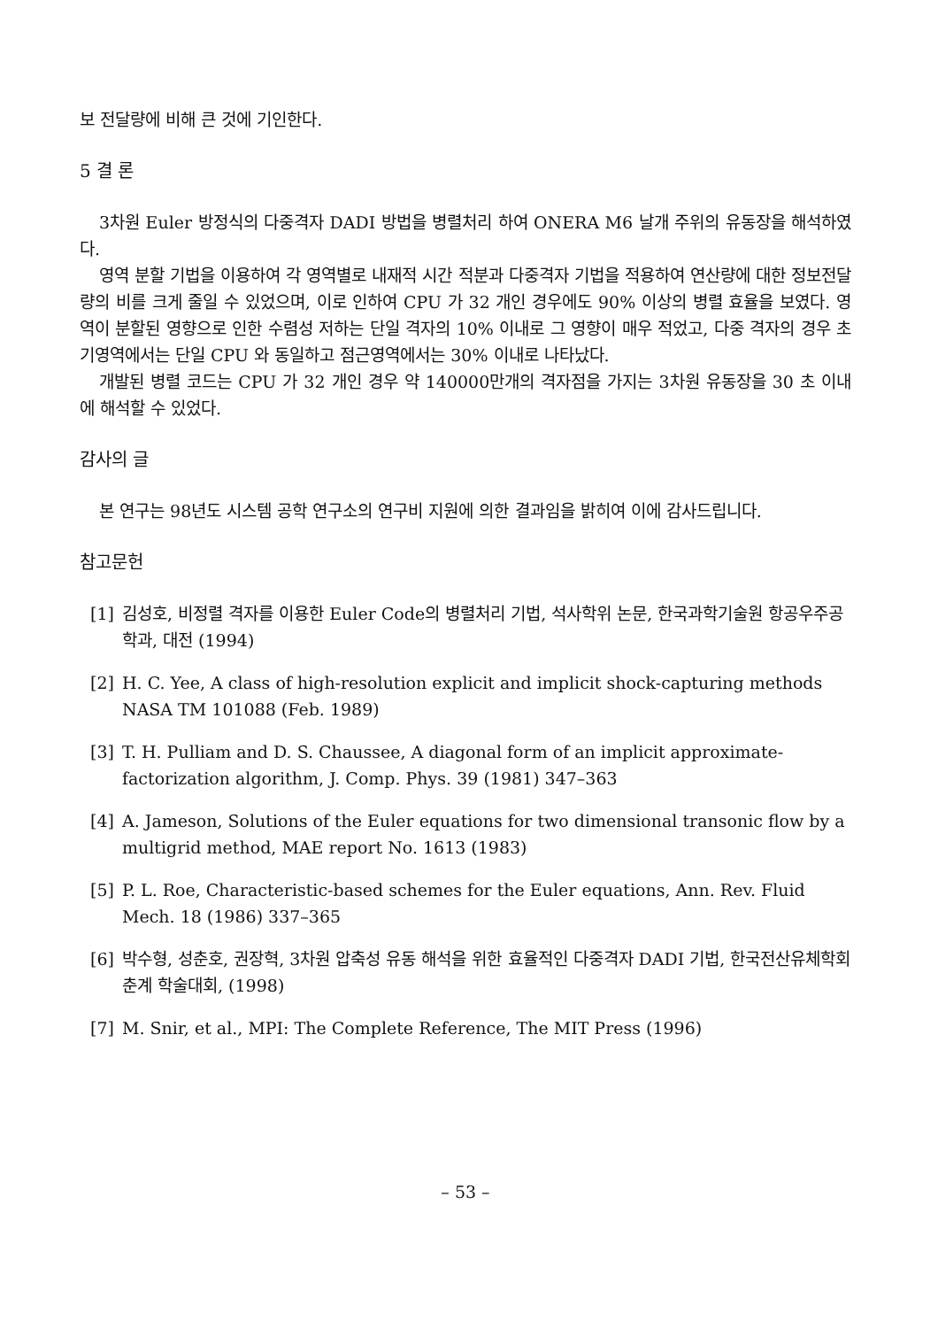보 전달량에 비해 큰 것에 기인한다.
5 결 론
3차원 Euler 방정식의 다중격자 DADI 방법을 병렬처리 하여 ONERA M6 날개 주위의 유동장을 해석하였다.
영역 분할 기법을 이용하여 각 영역별로 내재적 시간 적분과 다중격자 기법을 적용하여 연산량에 대한 정보전달량의 비를 크게 줄일 수 있었으며, 이로 인하여 CPU 가 32 개인 경우에도 90% 이상의 병렬 효율을 보였다. 영역이 분할된 영향으로 인한 수렴성 저하는 단일 격자의 10% 이내로 그 영향이 매우 적었고, 다중 격자의 경우 초기영역에서는 단일 CPU 와 동일하고 점근영역에서는 30% 이내로 나타났다.
개발된 병렬 코드는 CPU 가 32 개인 경우 약 140000만개의 격자점을 가지는 3차원 유동장을 30 초 이내에 해석할 수 있었다.
감사의 글
본 연구는 98년도 시스템 공학 연구소의 연구비 지원에 의한 결과임을 밝히여 이에 감사드립니다.
참고문헌
[1] 김성호, 비정렬 격자를 이용한 Euler Code의 병렬처리 기법, 석사학위 논문, 한국과학기술원 항공우주공학과, 대전 (1994)
[2] H. C. Yee, A class of high-resolution explicit and implicit shock-capturing methods NASA TM 101088 (Feb. 1989)
[3] T. H. Pulliam and D. S. Chaussee, A diagonal form of an implicit approximate-factorization algorithm, J. Comp. Phys. 39 (1981) 347–363
[4] A. Jameson, Solutions of the Euler equations for two dimensional transonic flow by a multigrid method, MAE report No. 1613 (1983)
[5] P. L. Roe, Characteristic-based schemes for the Euler equations, Ann. Rev. Fluid Mech. 18 (1986) 337–365
[6] 박수형, 성춘호, 권장혁, 3차원 압축성 유동 해석을 위한 효율적인 다중격자 DADI 기법, 한국전산유체학회 춘계 학술대회, (1998)
[7] M. Snir, et al., MPI: The Complete Reference, The MIT Press (1996)
– 53 –